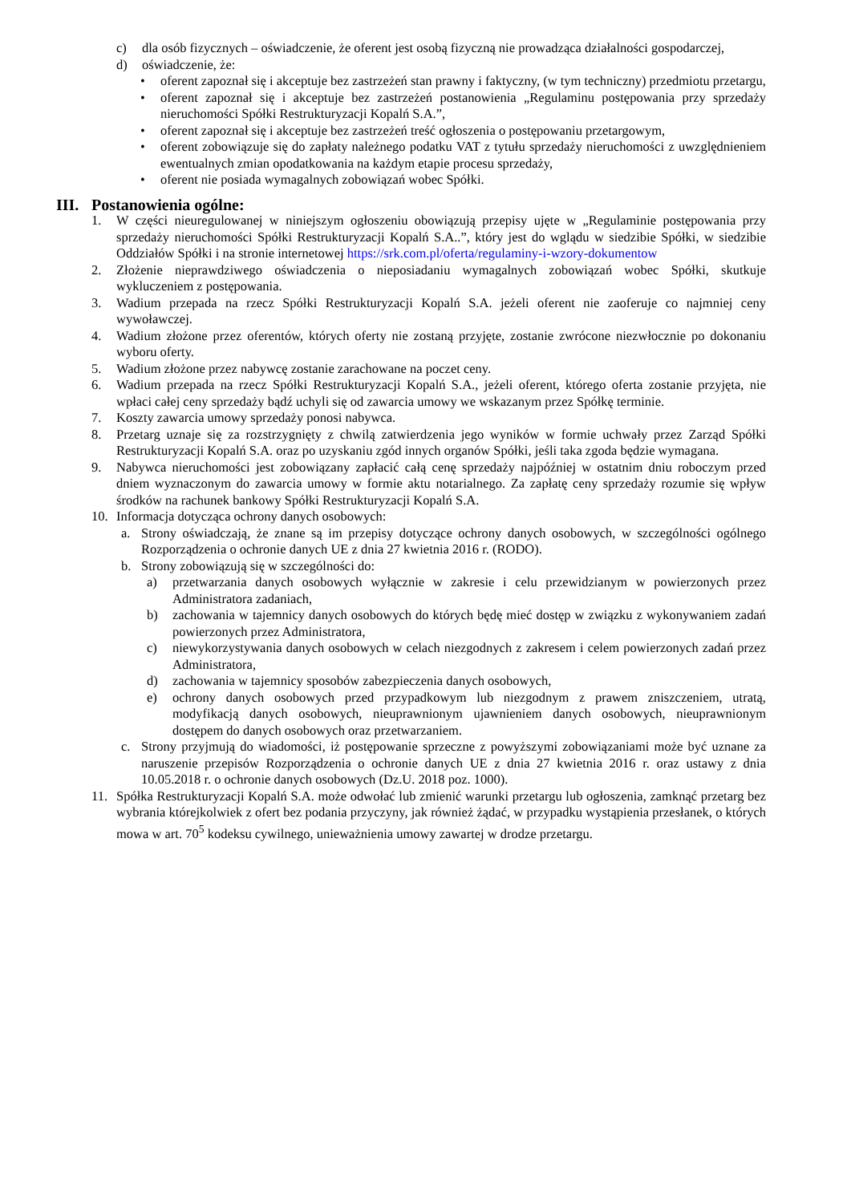c) dla osób fizycznych – oświadczenie, że oferent jest osobą fizyczną nie prowadząca działalności gospodarczej,
d) oświadczenie, że:
• oferent zapoznał się i akceptuje bez zastrzeżeń stan prawny i faktyczny, (w tym techniczny) przedmiotu przetargu,
• oferent zapoznał się i akceptuje bez zastrzeżeń postanowienia „Regulaminu postępowania przy sprzedaży nieruchomości Spółki Restrukturyzacji Kopalń S.A.”,
• oferent zapoznał się i akceptuje bez zastrzeżeń treść ogłoszenia o postępowaniu przetargowym,
• oferent zobowiązuje się do zapłaty należnego podatku VAT z tytułu sprzedaży nieruchomości z uwzględnieniem ewentualnych zmian opodatkowania na każdym etapie procesu sprzedaży,
• oferent nie posiada wymagalnych zobowiązań wobec Spółki.
III. Postanowienia ogólne:
1. W części nieuregulowanej w niniejszym ogłoszeniu obowiązują przepisy ujęte w „Regulaminie postępowania przy sprzedaży nieruchomości Spółki Restrukturyzacji Kopalń S.A..”, który jest do wglądu w siedzibie Spółki, w siedzibie Oddziałów Spółki i na stronie internetowej https://srk.com.pl/oferta/regulaminy-i-wzory-dokumentow
2. Złożenie nieprawdziwego oświadczenia o nieposiadaniu wymagalnych zobowiązań wobec Spółki, skutkuje wykluczeniem z postępowania.
3. Wadium przepada na rzecz Spółki Restrukturyzacji Kopalń S.A. jeżeli oferent nie zaoferuje co najmniej ceny wywoławczej.
4. Wadium złożone przez oferentów, których oferty nie zostaną przyjęte, zostanie zwrócone niezwłocznie po dokonaniu wyboru oferty.
5. Wadium złożone przez nabywcę zostanie zarachowane na poczet ceny.
6. Wadium przepada na rzecz Spółki Restrukturyzacji Kopalń S.A., jeżeli oferent, którego oferta zostanie przyjęta, nie wpłaci całej ceny sprzedaży bądź uchyli się od zawarcia umowy we wskazanym przez Spółkę terminie.
7. Koszty zawarcia umowy sprzedaży ponosi nabywca.
8. Przetarg uznaje się za rozstrzygnięty z chwilą zatwierdzenia jego wyników w formie uchwały przez Zarząd Spółki Restrukturyzacji Kopalń S.A. oraz po uzyskaniu zgód innych organów Spółki, jeśli taka zgoda będzie wymagana.
9. Nabywca nieruchomości jest zobowiązany zapłacić całą cenę sprzedaży najpóźniej w ostatnim dniu roboczym przed dniem wyznaczonym do zawarcia umowy w formie aktu notarialnego. Za zapłatę ceny sprzedaży rozumie się wpływ środków na rachunek bankowy Spółki Restrukturyzacji Kopalń S.A.
10. Informacja dotycząca ochrony danych osobowych:
a. Strony oświadczają, że znane są im przepisy dotyczące ochrony danych osobowych, w szczególności ogólnego Rozporządzenia o ochronie danych UE z dnia 27 kwietnia 2016 r. (RODO).
b. Strony zobowiązują się w szczególności do:
a) przetwarzania danych osobowych wyłącznie w zakresie i celu przewidzianym w powierzonych przez Administratora zadaniach,
b) zachowania w tajemnicy danych osobowych do których będę mieć dostęp w związku z wykonywaniem zadań powierzonych przez Administratora,
c) niewykorzystywania danych osobowych w celach niezgodnych z zakresem i celem powierzonych zadań przez Administratora,
d) zachowania w tajemnicy sposobów zabezpieczenia danych osobowych,
e) ochrony danych osobowych przed przypadkowym lub niezgodnym z prawem zniszczeniem, utratą, modyfikacją danych osobowych, nieuprawnionym ujawnieniem danych osobowych, nieuprawnionym dostępem do danych osobowych oraz przetwarzaniem.
c. Strony przyjmują do wiadomości, iż postępowanie sprzeczne z powyższymi zobowiązaniami może być uznane za naruszenie przepisów Rozporządzenia o ochronie danych UE z dnia 27 kwietnia 2016 r. oraz ustawy z dnia 10.05.2018 r. o ochronie danych osobowych (Dz.U. 2018 poz. 1000).
11. Spółka Restrukturyzacji Kopalń S.A. może odwołać lub zmienić warunki przetargu lub ogłoszenia, zamknąć przetarg bez wybrania którejkolwiek z ofert bez podania przyczyny, jak również żądać, w przypadku wystąpienia przesłanek, o których mowa w art. 70<sup>5</sup> kodeksu cywilnego, unieważnienia umowy zawartej w drodze przetargu.